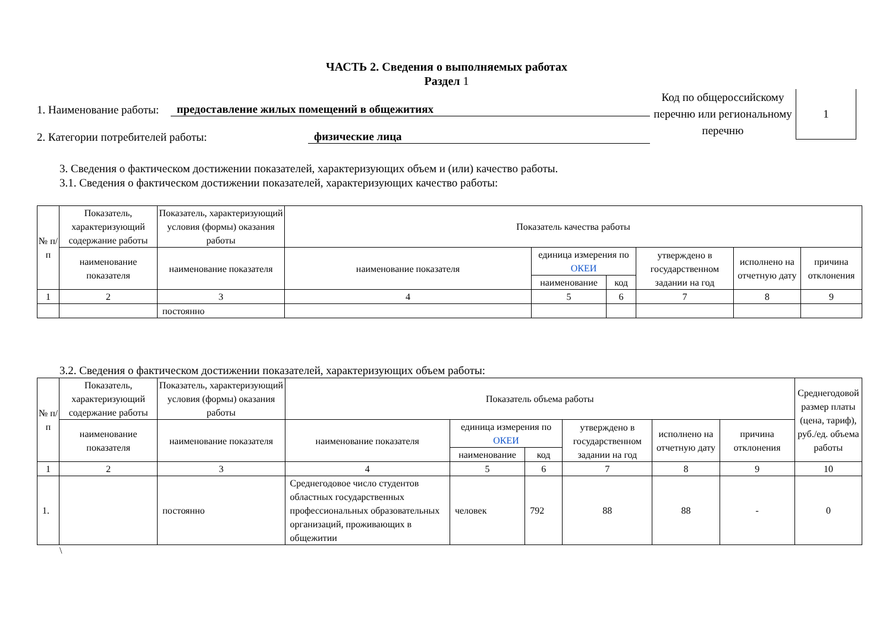ЧАСТЬ 2. Сведения о выполняемых работах
Раздел 1
1. Наименование работы: предоставление жилых помещений в общежитиях
2. Категории потребителей работы: физические лица
Код по общероссийскому перечню или региональному перечню
1
3. Сведения о фактическом достижении показателей, характеризующих объем и (или) качество работы.
3.1. Сведения о фактическом достижении показателей, характеризующих качество работы:
| № п/п | Показатель, характеризующий содержание работы | Показатель, характеризующий условия (формы) оказания работы | Показатель качества работы | | | | | |
| --- | --- | --- | --- | --- | --- | --- | --- | --- |
| | наименование показателя | наименование показателя | наименование показателя | единица измерения по ОКЕИ | | утверждено в государственном задании на год | исполнено на отчетную дату | причина отклонения |
| | | | | наименование | код | | | |
| 1 | 2 | 3 | 4 | 5 | 6 | 7 | 8 | 9 |
| | | постоянно | | | | | | |
3.2. Сведения о фактическом достижении показателей, характеризующих объем работы:
| № п/п | Показатель, характеризующий содержание работы | Показатель, характеризующий условия (формы) оказания работы | Показатель объема работы | | | | | | Среднегодовой размер платы (цена, тариф), руб./ед. объема работы |
| --- | --- | --- | --- | --- | --- | --- | --- | --- | --- |
| | наименование показателя | наименование показателя | наименование показателя | единица измерения по ОКЕИ | | утверждено в государственном задании на год | исполнено на отчетную дату | причина отклонения | |
| | | | | наименование | код | | | | |
| 1 | 2 | 3 | 4 | 5 | 6 | 7 | 8 | 9 | 10 |
| 1. | | постоянно | Среднегодовое число студентов областных государственных профессиональных образовательных организаций, проживающих в общежитии | человек | 792 | 88 | 88 | - | 0 |
\